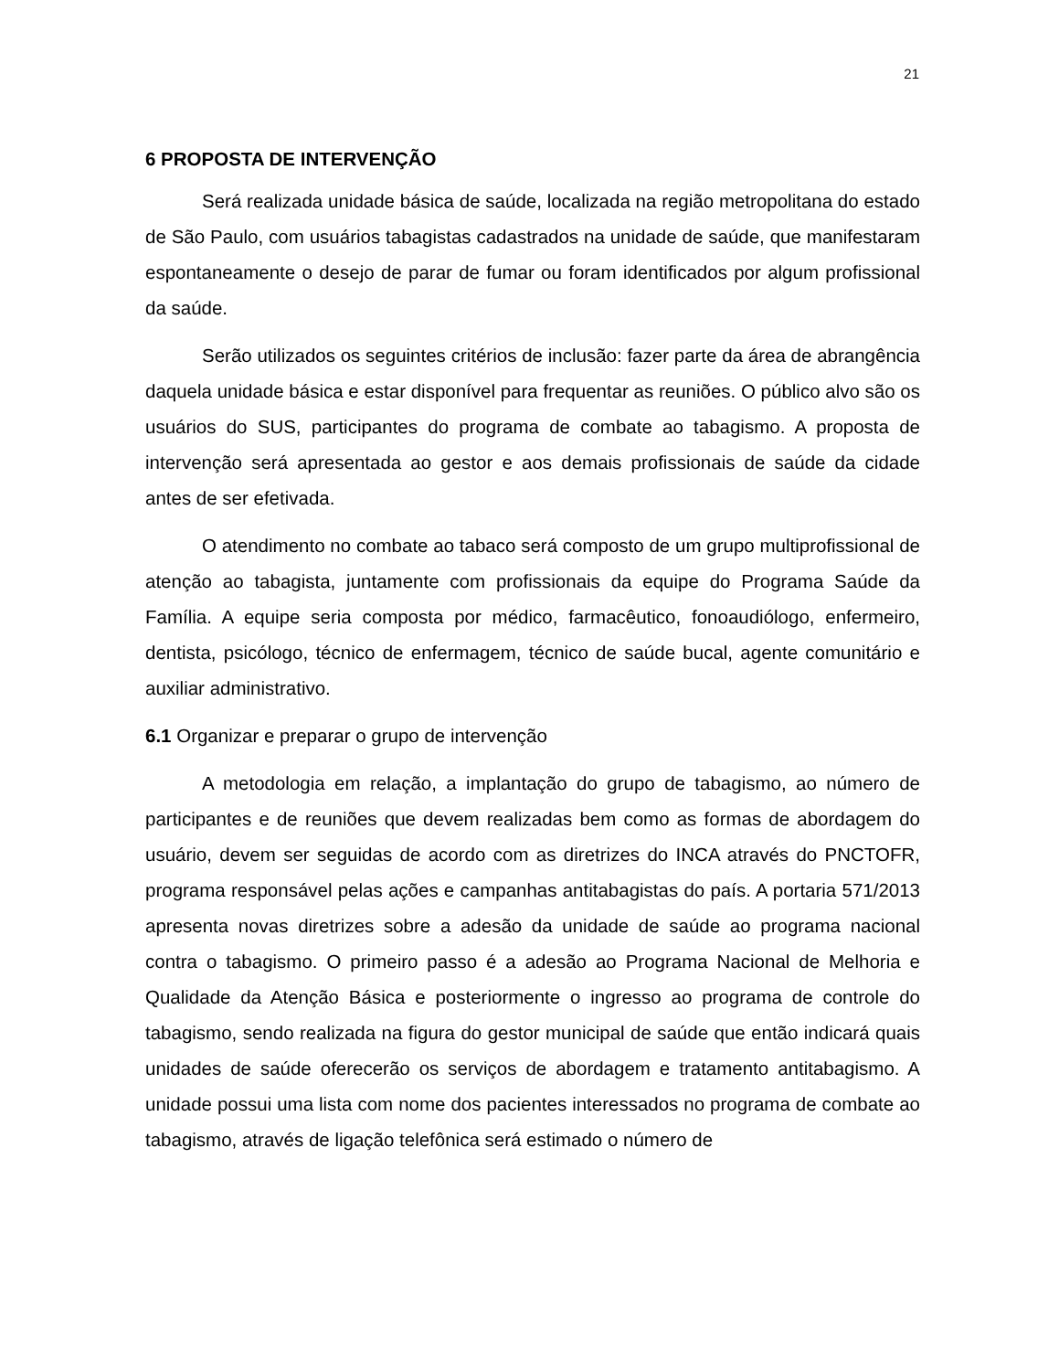21
6 PROPOSTA DE INTERVENÇÃO
Será realizada unidade básica de saúde, localizada na região metropolitana do estado de São Paulo, com usuários tabagistas cadastrados na unidade de saúde, que manifestaram espontaneamente o desejo de parar de fumar ou foram identificados por algum profissional da saúde.
Serão utilizados os seguintes critérios de inclusão: fazer parte da área de abrangência daquela unidade básica e estar disponível para frequentar as reuniões. O público alvo são os usuários do SUS, participantes do programa de combate ao tabagismo. A proposta de intervenção será apresentada ao gestor e aos demais profissionais de saúde da cidade antes de ser efetivada.
O atendimento no combate ao tabaco será composto de um grupo multiprofissional de atenção ao tabagista, juntamente com profissionais da equipe do Programa Saúde da Família. A equipe seria composta por médico, farmacêutico, fonoaudiólogo, enfermeiro, dentista, psicólogo, técnico de enfermagem, técnico de saúde bucal, agente comunitário e auxiliar administrativo.
6.1 Organizar e preparar o grupo de intervenção
A metodologia em relação, a implantação do grupo de tabagismo, ao número de participantes e de reuniões que devem realizadas bem como as formas de abordagem do usuário, devem ser seguidas de acordo com as diretrizes do INCA através do PNCTOFR, programa responsável pelas ações e campanhas antitabagistas do país. A portaria 571/2013 apresenta novas diretrizes sobre a adesão da unidade de saúde ao programa nacional contra o tabagismo. O primeiro passo é a adesão ao Programa Nacional de Melhoria e Qualidade da Atenção Básica e posteriormente o ingresso ao programa de controle do tabagismo, sendo realizada na figura do gestor municipal de saúde que então indicará quais unidades de saúde oferecerão os serviços de abordagem e tratamento antitabagismo. A unidade possui uma lista com nome dos pacientes interessados no programa de combate ao tabagismo, através de ligação telefônica será estimado o número de